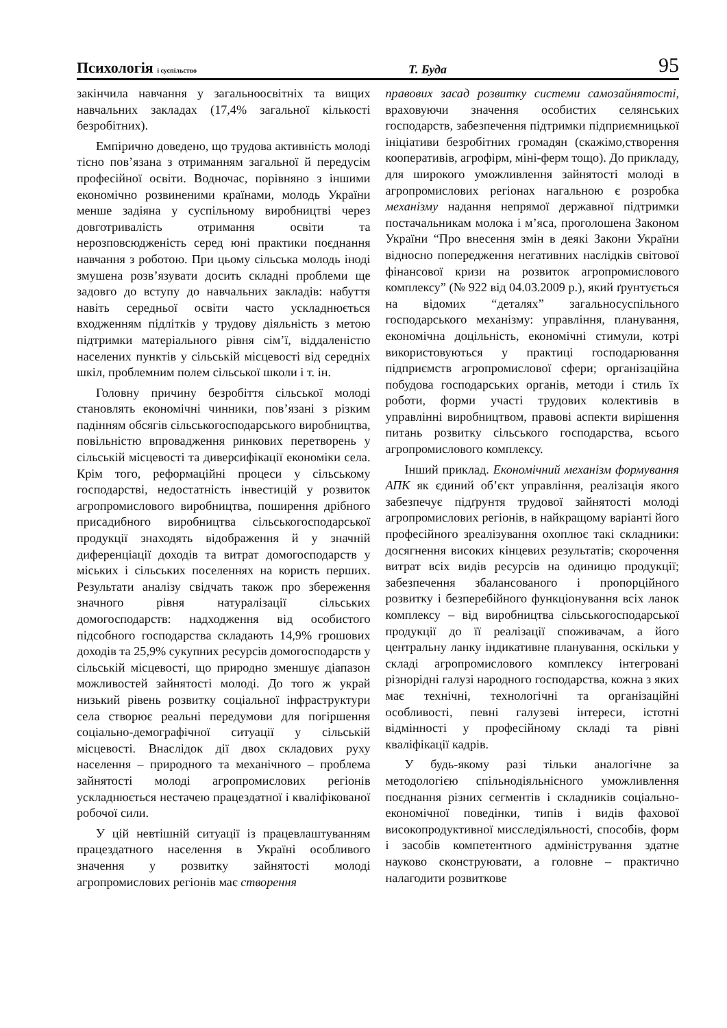Психологія і суспільство Т. Буда 95
закінчила навчання у загальноосвітніх та вищих навчальних закладах (17,4% загальної кількості безробітних).
Емпірично доведено, що трудова активність молоді тісно пов’язана з отриманням загальної й передусім професійної освіти. Водночас, порівняно з іншими економічно розвиненими країнами, молодь України менше задіяна у суспільному виробництві через довготривалість отримання освіти та нерозповсюдженість серед юні практики поєднання навчання з роботою. При цьому сільська молодь іноді змушена розв’язувати досить складні проблеми ще задовго до вступу до навчальних закладів: набуття навіть середньої освіти часто ускладнюється входженням підлітків у трудову діяльність з метою підтримки матеріального рівня сім’ї, віддаленістю населених пунктів у сільській місцевості від середніх шкіл, проблемним полем сільської школи і т. ін.
Головну причину безробіття сільської молоді становлять економічні чинники, пов’язані з різким падінням обсягів сільськогосподарського виробництва, повільністю впровадження ринкових перетворень у сільській місцевості та диверсифікації економіки села. Крім того, реформаційні процеси у сільському господарстві, недостатність інвестицій у розвиток агропромислового виробництва, поширення дрібного присадибного виробництва сільськогосподарської продукції знаходять відображення й у значній диференціації доходів та витрат домогосподарств у міських і сільських поселеннях на користь перших. Результати аналізу свідчать також про збереження значного рівня натуралізації сільських домогосподарств: надходження від особистого підсобного господарства складають 14,9% грошових доходів та 25,9% сукупних ресурсів домогосподарств у сільській місцевості, що природно зменшує діапазон можливостей зайнятості молоді. До того ж украй низький рівень розвитку соціальної інфраструктури села створює реальні передумови для погіршення соціально-демографічної ситуації у сільській місцевості. Внаслідок дії двох складових руху населення – природного та механічного – проблема зайнятості молоді агропромислових регіонів ускладнюється нестачею працездатної і кваліфікованої робочої сили.
У цій невтішній ситуації із працевлаштуванням працездатного населення в Україні особливого значення у розвитку зайнятості молоді агропромислових регіонів має створення
правових засад розвитку системи самозайнятості, враховуючи значення особистих селянських господарств, забезпечення підтримки підприємницької ініціативи безробітних громадян (скажімо,створення кооперативів, агрофірм, міні-ферм тощо). До прикладу, для широкого уможливлення зайнятості молоді в агропромислових регіонах нагальною є розробка механізму надання непрямої державної підтримки постачальникам молока і м’яса, проголошена Законом України “Про внесення змін в деякі Закони України відносно попередження негативних наслідків світової фінансової кризи на розвиток агропромислового комплексу” (№ 922 від 04.03.2009 р.), який ґрунтується на відомих “деталях” загальносуспільного господарського механізму: управління, планування, економічна доцільність, економічні стимули, котрі використовуються у практиці господарювання підприємств агропромислової сфери; організаційна побудова господарських органів, методи і стиль їх роботи, форми участі трудових колективів в управлінні виробництвом, правові аспекти вирішення питань розвитку сільського господарства, всього агропромислового комплексу.
Інший приклад. Економічний механізм формування АПК як єдиний об’єкт управління, реалізація якого забезпечує підґрунтя трудової зайнятості молоді агропромислових регіонів, в найкращому варіанті його професійного зреалізування охоплює такі складники: досягнення високих кінцевих результатів; скорочення витрат всіх видів ресурсів на одиницю продукції; забезпечення збалансованого і пропорційного розвитку і безперебійного функціонування всіх ланок комплексу – від виробництва сільськогосподарської продукції до її реалізації споживачам, а його центральну ланку індикативне планування, оскільки у складі агропромислового комплексу інтегровані різнорідні галузі народного господарства, кожна з яких має технічні, технологічні та організаційні особливості, певні галузеві інтереси, істотні відмінності у професійному складі та рівні кваліфікації кадрів.
У будь-якому разі тільки аналогічне за методологією спільнодіяльнісного уможливлення поєднання різних сегментів і складників соціально-економічної поведінки, типів і видів фахової високопродуктивної мисследіяльності, способів, форм і засобів компетентного адміністрування здатне науково сконструювати, а головне – практично налагодити розвиткове